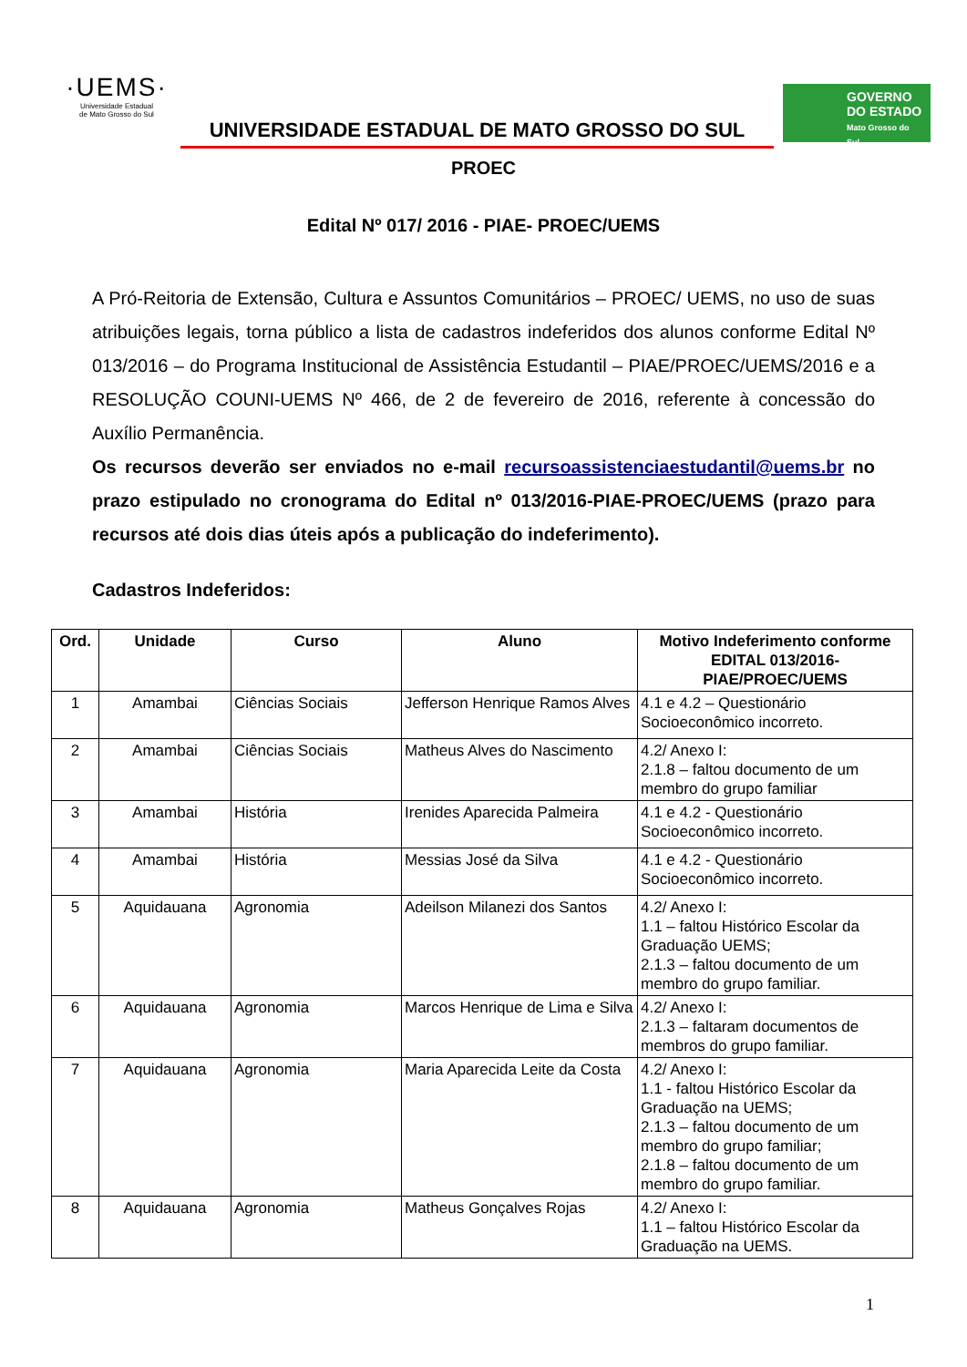·UEMS·
Universidade Estadual
de Mato Grosso do Sul
UNIVERSIDADE ESTADUAL DE MATO GROSSO DO SUL
GOVERNO
DO ESTADO
Mato Grosso do Sul
PROEC
Edital Nº 017/ 2016 - PIAE- PROEC/UEMS
A Pró-Reitoria de Extensão, Cultura e Assuntos Comunitários – PROEC/ UEMS, no uso de suas atribuições legais, torna público a lista de cadastros indeferidos dos alunos conforme Edital Nº 013/2016 – do Programa Institucional de Assistência Estudantil – PIAE/PROEC/UEMS/2016 e a RESOLUÇÃO COUNI-UEMS Nº 466, de 2 de fevereiro de 2016, referente à concessão do Auxílio Permanência.
Os recursos deverão ser enviados no e-mail recursoassistenciaestudantil@uems.br no prazo estipulado no cronograma do Edital nº 013/2016-PIAE-PROEC/UEMS (prazo para recursos até dois dias úteis após a publicação do indeferimento).
Cadastros Indeferidos:
| Ord. | Unidade | Curso | Aluno | Motivo Indeferimento conforme EDITAL 013/2016-PIAE/PROEC/UEMS |
| --- | --- | --- | --- | --- |
| 1 | Amambai | Ciências Sociais | Jefferson Henrique Ramos Alves | 4.1 e 4.2 – Questionário Socioeconômico incorreto. |
| 2 | Amambai | Ciências Sociais | Matheus Alves do Nascimento | 4.2/ Anexo I: 2.1.8 – faltou documento de um membro do grupo familiar |
| 3 | Amambai | História | Irenides Aparecida Palmeira | 4.1 e 4.2 - Questionário Socioeconômico incorreto. |
| 4 | Amambai | História | Messias José da Silva | 4.1 e 4.2 - Questionário Socioeconômico incorreto. |
| 5 | Aquidauana | Agronomia | Adeilson Milanezi dos Santos | 4.2/ Anexo I: 1.1 – faltou Histórico Escolar da Graduação UEMS; 2.1.3 – faltou documento de um membro do grupo familiar. |
| 6 | Aquidauana | Agronomia | Marcos Henrique de Lima e Silva | 4.2/ Anexo I: 2.1.3 – faltaram documentos de membros do grupo familiar. |
| 7 | Aquidauana | Agronomia | Maria Aparecida Leite da Costa | 4.2/ Anexo I: 1.1 - faltou Histórico Escolar da Graduação na UEMS; 2.1.3 – faltou documento de um membro do grupo familiar; 2.1.8 – faltou documento de um membro do grupo familiar. |
| 8 | Aquidauana | Agronomia | Matheus Gonçalves Rojas | 4.2/ Anexo I: 1.1 – faltou Histórico Escolar da Graduação na UEMS. |
1